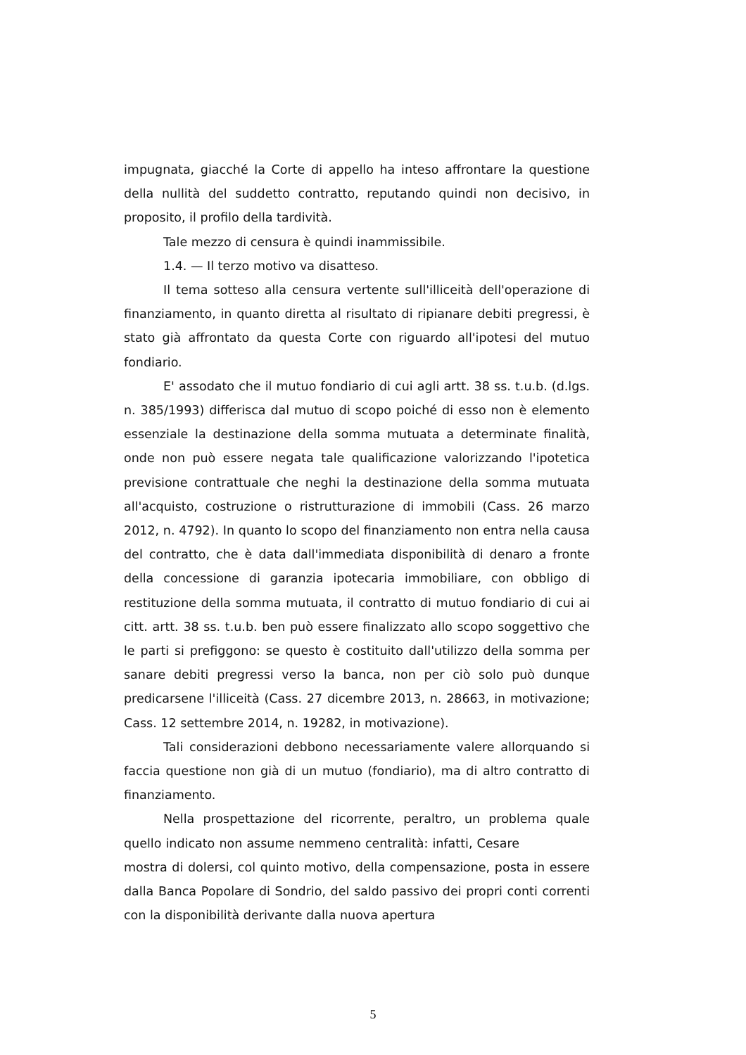impugnata, giacché la Corte di appello ha inteso affrontare la questione della nullità del suddetto contratto, reputando quindi non decisivo, in proposito, il profilo della tardività.
Tale mezzo di censura è quindi inammissibile.
1.4. — Il terzo motivo va disatteso.
Il tema sotteso alla censura vertente sull'illiceità dell'operazione di finanziamento, in quanto diretta al risultato di ripianare debiti pregressi, è stato già affrontato da questa Corte con riguardo all'ipotesi del mutuo fondiario.
E' assodato che il mutuo fondiario di cui agli artt. 38 ss. t.u.b. (d.lgs. n. 385/1993) differisca dal mutuo di scopo poiché di esso non è elemento essenziale la destinazione della somma mutuata a determinate finalità, onde non può essere negata tale qualificazione valorizzando l'ipotetica previsione contrattuale che neghi la destinazione della somma mutuata all'acquisto, costruzione o ristrutturazione di immobili (Cass. 26 marzo 2012, n. 4792). In quanto lo scopo del finanziamento non entra nella causa del contratto, che è data dall'immediata disponibilità di denaro a fronte della concessione di garanzia ipotecaria immobiliare, con obbligo di restituzione della somma mutuata, il contratto di mutuo fondiario di cui ai citt. artt. 38 ss. t.u.b. ben può essere finalizzato allo scopo soggettivo che le parti si prefiggono: se questo è costituito dall'utilizzo della somma per sanare debiti pregressi verso la banca, non per ciò solo può dunque predicarsene l'illiceità (Cass. 27 dicembre 2013, n. 28663, in motivazione; Cass. 12 settembre 2014, n. 19282, in motivazione).
Tali considerazioni debbono necessariamente valere allorquando si faccia questione non già di un mutuo (fondiario), ma di altro contratto di finanziamento.
Nella prospettazione del ricorrente, peraltro, un problema quale quello indicato non assume nemmeno centralità: infatti, Cesare mostra di dolersi, col quinto motivo, della compensazione, posta in essere dalla Banca Popolare di Sondrio, del saldo passivo dei propri conti correnti con la disponibilità derivante dalla nuova apertura
5